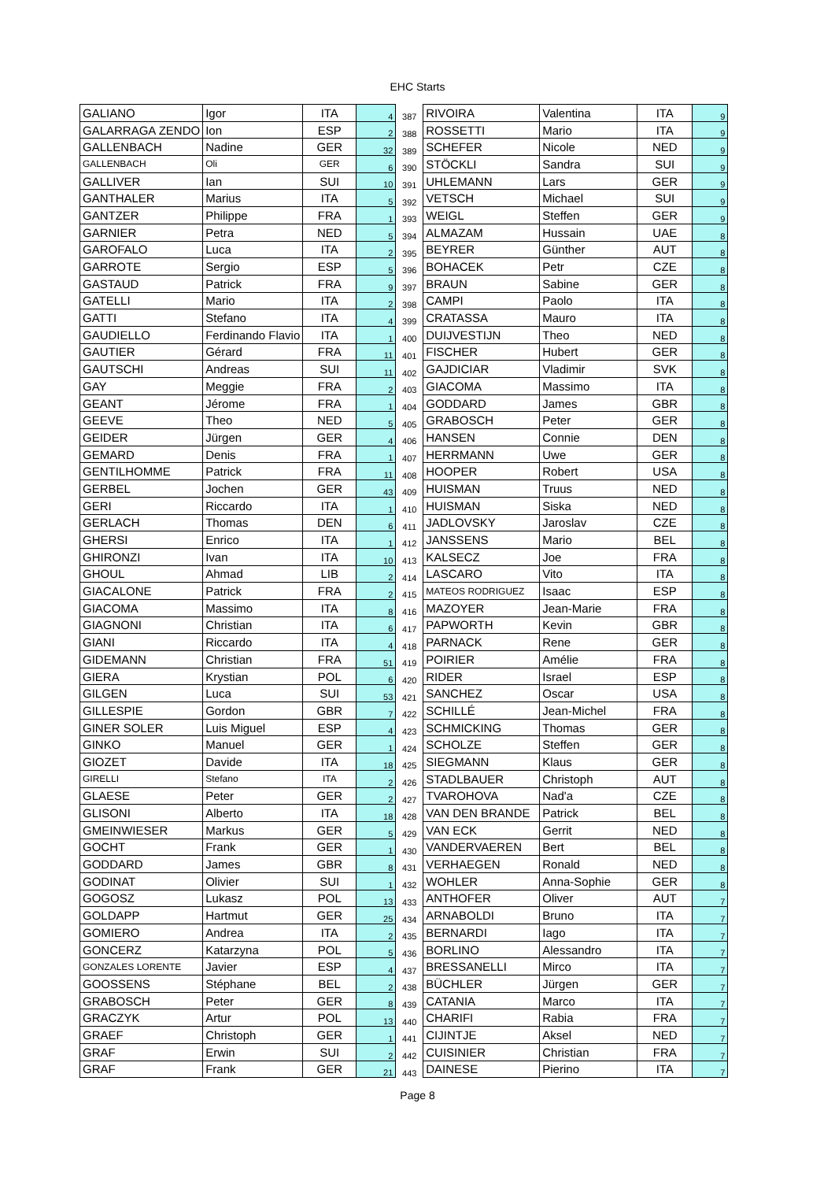EHC Starts
| GALIANO | Igor | ITA | 4 | 387 | RIVOIRA | Valentina | ITA | 9 |
| GALARRAGA ZENDO | Ion | ESP | 2 | 388 | ROSSETTI | Mario | ITA | 9 |
| GALLENBACH | Nadine | GER | 32 | 389 | SCHEFER | Nicole | NED | 9 |
| GALLENBACH | Oli | GER | 6 | 390 | STÖCKLI | Sandra | SUI | 9 |
| GALLIVER | Ian | SUI | 10 | 391 | UHLEMANN | Lars | GER | 9 |
| GANTHALER | Marius | ITA | 5 | 392 | VETSCH | Michael | SUI | 9 |
| GANTZER | Philippe | FRA | 1 | 393 | WEIGL | Steffen | GER | 9 |
| GARNIER | Petra | NED | 5 | 394 | ALMAZAM | Hussain | UAE | 8 |
| GAROFALO | Luca | ITA | 2 | 395 | BEYRER | Günther | AUT | 8 |
| GARROTE | Sergio | ESP | 5 | 396 | BOHACEK | Petr | CZE | 8 |
| GASTAUD | Patrick | FRA | 9 | 397 | BRAUN | Sabine | GER | 8 |
| GATELLI | Mario | ITA | 2 | 398 | CAMPI | Paolo | ITA | 8 |
| GATTI | Stefano | ITA | 4 | 399 | CRATASSA | Mauro | ITA | 8 |
| GAUDIELLO | Ferdinando Flavio | ITA | 1 | 400 | DUIJVESTIJN | Theo | NED | 8 |
| GAUTIER | Gérard | FRA | 11 | 401 | FISCHER | Hubert | GER | 8 |
| GAUTSCHI | Andreas | SUI | 11 | 402 | GAJDICIAR | Vladimir | SVK | 8 |
| GAY | Meggie | FRA | 2 | 403 | GIACOMA | Massimo | ITA | 8 |
| GEANT | Jérome | FRA | 1 | 404 | GODDARD | James | GBR | 8 |
| GEEVE | Theo | NED | 5 | 405 | GRABOSCH | Peter | GER | 8 |
| GEIDER | Jürgen | GER | 4 | 406 | HANSEN | Connie | DEN | 8 |
| GEMARD | Denis | FRA | 1 | 407 | HERRMANN | Uwe | GER | 8 |
| GENTILHOMME | Patrick | FRA | 11 | 408 | HOOPER | Robert | USA | 8 |
| GERBEL | Jochen | GER | 43 | 409 | HUISMAN | Truus | NED | 8 |
| GERI | Riccardo | ITA | 1 | 410 | HUISMAN | Siska | NED | 8 |
| GERLACH | Thomas | DEN | 6 | 411 | JADLOVSKY | Jaroslav | CZE | 8 |
| GHERSI | Enrico | ITA | 1 | 412 | JANSSENS | Mario | BEL | 8 |
| GHIRONZI | Ivan | ITA | 10 | 413 | KALSECZ | Joe | FRA | 8 |
| GHOUL | Ahmad | LIB | 2 | 414 | LASCARO | Vito | ITA | 8 |
| GIACALONE | Patrick | FRA | 2 | 415 | MATEOS RODRIGUEZ | Isaac | ESP | 8 |
| GIACOMA | Massimo | ITA | 8 | 416 | MAZOYER | Jean-Marie | FRA | 8 |
| GIAGNONI | Christian | ITA | 6 | 417 | PAPWORTH | Kevin | GBR | 8 |
| GIANI | Riccardo | ITA | 4 | 418 | PARNACK | Rene | GER | 8 |
| GIDEMANN | Christian | FRA | 51 | 419 | POIRIER | Amélie | FRA | 8 |
| GIERA | Krystian | POL | 6 | 420 | RIDER | Israel | ESP | 8 |
| GILGEN | Luca | SUI | 53 | 421 | SANCHEZ | Oscar | USA | 8 |
| GILLESPIE | Gordon | GBR | 7 | 422 | SCHILLÉ | Jean-Michel | FRA | 8 |
| GINER SOLER | Luis Miguel | ESP | 4 | 423 | SCHMICKING | Thomas | GER | 8 |
| GINKO | Manuel | GER | 1 | 424 | SCHOLZE | Steffen | GER | 8 |
| GIOZET | Davide | ITA | 18 | 425 | SIEGMANN | Klaus | GER | 8 |
| GIRELLI | Stefano | ITA | 2 | 426 | STADLBAUER | Christoph | AUT | 8 |
| GLAESE | Peter | GER | 2 | 427 | TVAROHOVA | Nad'a | CZE | 8 |
| GLISONI | Alberto | ITA | 18 | 428 | VAN DEN BRANDE | Patrick | BEL | 8 |
| GMEINWIESER | Markus | GER | 5 | 429 | VAN ECK | Gerrit | NED | 8 |
| GOCHT | Frank | GER | 1 | 430 | VANDERVAEREN | Bert | BEL | 8 |
| GODDARD | James | GBR | 8 | 431 | VERHAEGEN | Ronald | NED | 8 |
| GODINAT | Olivier | SUI | 1 | 432 | WOHLER | Anna-Sophie | GER | 8 |
| GOGOSZ | Lukasz | POL | 13 | 433 | ANTHOFER | Oliver | AUT | 7 |
| GOLDAPP | Hartmut | GER | 25 | 434 | ARNABOLDI | Bruno | ITA | 7 |
| GOMIERO | Andrea | ITA | 2 | 435 | BERNARDI | Iago | ITA | 7 |
| GONCERZ | Katarzyna | POL | 5 | 436 | BORLINO | Alessandro | ITA | 7 |
| GONZALES LORENTE | Javier | ESP | 4 | 437 | BRESSANELLI | Mirco | ITA | 7 |
| GOOSSENS | Stéphane | BEL | 2 | 438 | BÜCHLER | Jürgen | GER | 7 |
| GRABOSCH | Peter | GER | 8 | 439 | CATANIA | Marco | ITA | 7 |
| GRACZYK | Artur | POL | 13 | 440 | CHARIFI | Rabia | FRA | 7 |
| GRAEF | Christoph | GER | 1 | 441 | CIJINTJE | Aksel | NED | 7 |
| GRAF | Erwin | SUI | 2 | 442 | CUISINIER | Christian | FRA | 7 |
| GRAF | Frank | GER | 21 | 443 | DAINESE | Pierino | ITA | 7 |
Page 8